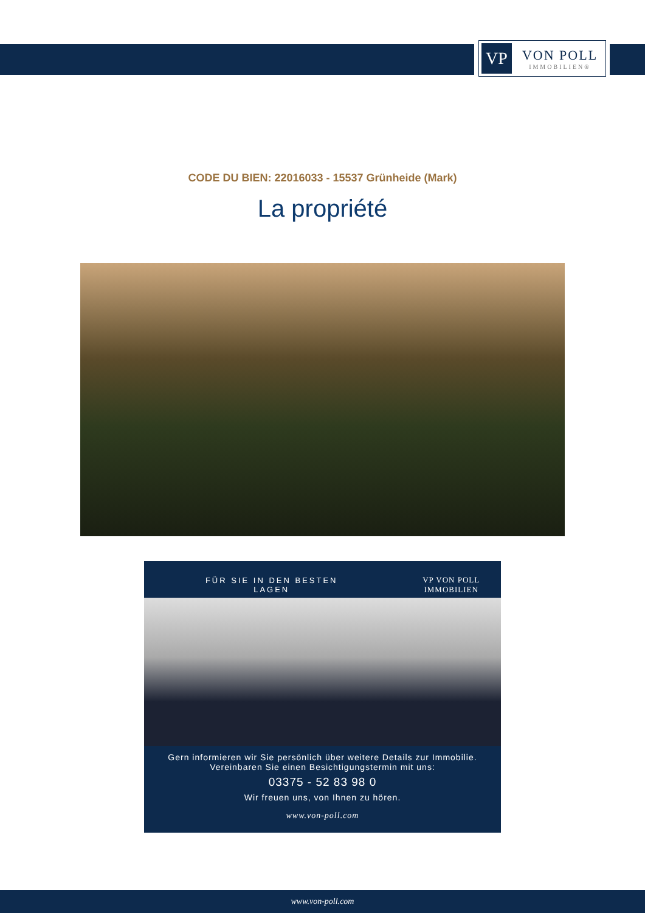VP
VON POLL
IMMOBILIEN®
CODE DU BIEN: 22016033 - 15537 Grünheide (Mark)
La propriété
FÜR SIE IN DEN BESTEN LAGEN VP VON POLL IMMOBILIEN
Gern informieren wir Sie persönlich über weitere Details zur Immobilie.
Vereinbaren Sie einen Besichtigungstermin mit uns:
03375 - 52 83 98 0
Wir freuen uns, von Ihnen zu hören.
www.von-poll.com
www.von-poll.com